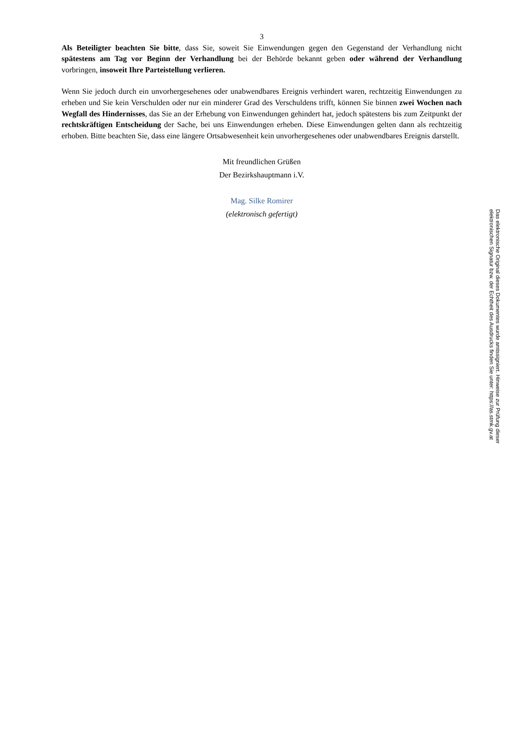3
Als Beteiligter beachten Sie bitte, dass Sie, soweit Sie Einwendungen gegen den Gegenstand der Verhandlung nicht spätestens am Tag vor Beginn der Verhandlung bei der Behörde bekannt geben oder während der Verhandlung vorbringen, insoweit Ihre Parteistellung verlieren.
Wenn Sie jedoch durch ein unvorhergesehenes oder unabwendbares Ereignis verhindert waren, rechtzeitig Einwendungen zu erheben und Sie kein Verschulden oder nur ein minderer Grad des Verschuldens trifft, können Sie binnen zwei Wochen nach Wegfall des Hindernisses, das Sie an der Erhebung von Einwendungen gehindert hat, jedoch spätestens bis zum Zeitpunkt der rechtskräftigen Entscheidung der Sache, bei uns Einwendungen erheben. Diese Einwendungen gelten dann als rechtzeitig erhoben. Bitte beachten Sie, dass eine längere Ortsabwesenheit kein unvorhergesehenes oder unabwendbares Ereignis darstellt.
Mit freundlichen Grüßen
Der Bezirkshauptmann i.V.
Mag. Silke Romirer
(elektronisch gefertigt)
Das elektronische Original dieses Dokumentes wurde amtssigniert. Hinweise zur Prüfung dieser
elektronischen Signatur bzw. der Echtheit des Ausdrucks finden Sie unter: https://as.stmk.gv.at